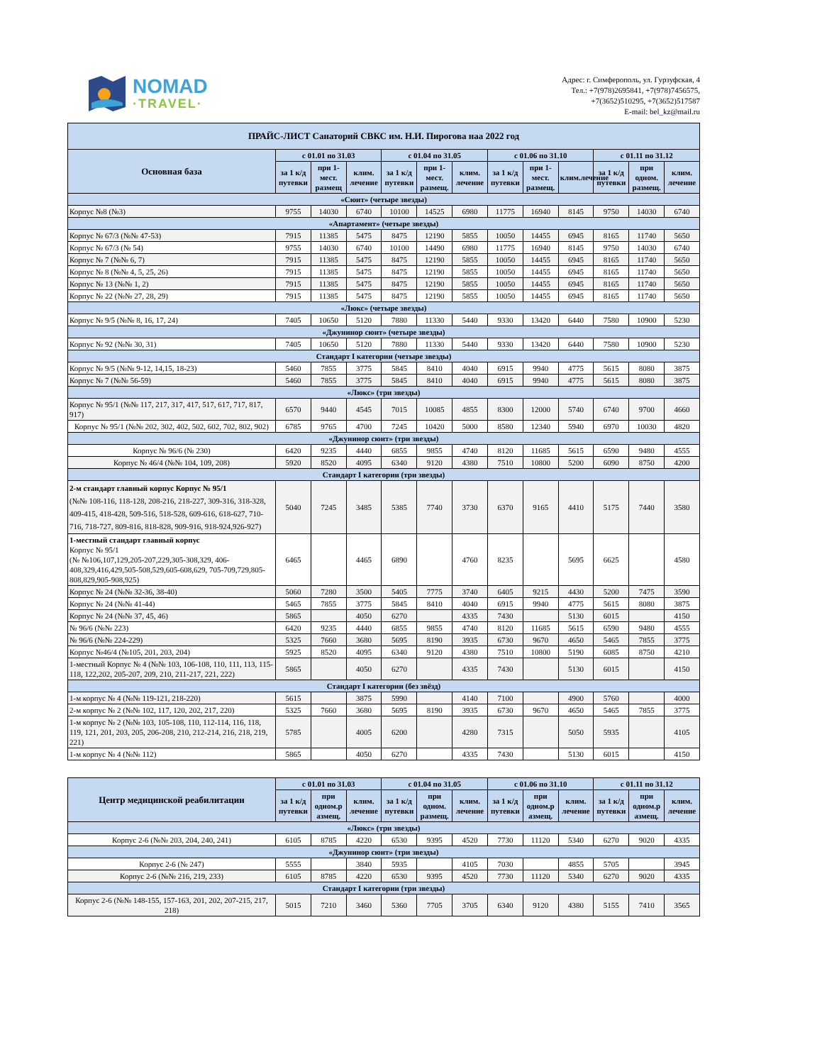NOMAD
·TRAVEL·
Адрес: г. Симферополь, ул. Гурзуфская, 4
Тел.: +7(978)2695841, +7(978)7456575,
+7(3652)510295, +7(3652)517587
E-mail: bel_kz@mail.ru
| ПРАЙС-ЛИСТ Санаторий СВКС им. Н.И. Пирогова наа 2022 год | | | | | | | | | | | | |
| --- | --- | --- | --- | --- | --- | --- | --- | --- | --- | --- | --- | --- |
| Основная база | с 01.01 по 31.03 | | | с 01.04 по 31.05 | | | с 01.06 по 31.10 | | | с 01.11 по 31.12 | | |
| | за 1 к/д путевки | при 1-мест. размещ | клим. лечение | за 1 к/д путевки | при 1-мест. размещ. | клим. лечение | за 1 к/д путевки | при 1-мест. размещ. | клим.лечение | за 1 к/д путевки | при одном. размещ. | клим. лечение |
| «Сюит» (четыре звезды) | | | | | | | | | | | | |
| Корпус №8 (№3) | 9755 | 14030 | 6740 | 10100 | 14525 | 6980 | 11775 | 16940 | 8145 | 9750 | 14030 | 6740 |
| «Апартамент» (четыре звезды) | | | | | | | | | | | | |
| Корпус № 67/3 (№№ 47-53) | 7915 | 11385 | 5475 | 8475 | 12190 | 5855 | 10050 | 14455 | 6945 | 8165 | 11740 | 5650 |
| Корпус № 67/3 (№ 54) | 9755 | 14030 | 6740 | 10100 | 14490 | 6980 | 11775 | 16940 | 8145 | 9750 | 14030 | 6740 |
| Корпус № 7 (№№ 6, 7) | 7915 | 11385 | 5475 | 8475 | 12190 | 5855 | 10050 | 14455 | 6945 | 8165 | 11740 | 5650 |
| Корпус № 8 (№№ 4, 5, 25, 26) | 7915 | 11385 | 5475 | 8475 | 12190 | 5855 | 10050 | 14455 | 6945 | 8165 | 11740 | 5650 |
| Корпус № 13 (№№ 1, 2) | 7915 | 11385 | 5475 | 8475 | 12190 | 5855 | 10050 | 14455 | 6945 | 8165 | 11740 | 5650 |
| Корпус № 22 (№№ 27, 28, 29) | 7915 | 11385 | 5475 | 8475 | 12190 | 5855 | 10050 | 14455 | 6945 | 8165 | 11740 | 5650 |
| «Люкс» (четыре звезды) | | | | | | | | | | | | |
| Корпус № 9/5 (№№ 8, 16, 17, 24) | 7405 | 10650 | 5120 | 7880 | 11330 | 5440 | 9330 | 13420 | 6440 | 7580 | 10900 | 5230 |
| «Джунинор сюит» (четыре звезды) | | | | | | | | | | | | |
| Корпус № 92 (№№ 30, 31) | 7405 | 10650 | 5120 | 7880 | 11330 | 5440 | 9330 | 13420 | 6440 | 7580 | 10900 | 5230 |
| Стандарт I категории (четыре звезды) | | | | | | | | | | | | |
| Корпус № 9/5 (№№ 9-12, 14,15, 18-23) | 5460 | 7855 | 3775 | 5845 | 8410 | 4040 | 6915 | 9940 | 4775 | 5615 | 8080 | 3875 |
| Корпус № 7 (№№ 56-59) | 5460 | 7855 | 3775 | 5845 | 8410 | 4040 | 6915 | 9940 | 4775 | 5615 | 8080 | 3875 |
| «Люкс» (три звезды) | | | | | | | | | | | | |
| Корпус № 95/1 (№№ 117, 217, 317, 417, 517, 617, 717, 817, 917) | 6570 | 9440 | 4545 | 7015 | 10085 | 4855 | 8300 | 12000 | 5740 | 6740 | 9700 | 4660 |
| Корпус № 95/1 (№№ 202, 302, 402, 502, 602, 702, 802, 902) | 6785 | 9765 | 4700 | 7245 | 10420 | 5000 | 8580 | 12340 | 5940 | 6970 | 10030 | 4820 |
| «Джунинор сюит» (три звезды) | | | | | | | | | | | | |
| Корпус № 96/6 (№ 230) | 6420 | 9235 | 4440 | 6855 | 9855 | 4740 | 8120 | 11685 | 5615 | 6590 | 9480 | 4555 |
| Корпус № 46/4 (№№ 104, 109, 208) | 5920 | 8520 | 4095 | 6340 | 9120 | 4380 | 7510 | 10800 | 5200 | 6090 | 8750 | 4200 |
| Стандарт I категории (три звезды) | | | | | | | | | | | | |
| 2-м стандарт главный корпус Корпус № 95/1 (№№ 108-116, 118-128, 208-216, 218-227, 309-316, 318-328, 409-415, 418-428, 509-516, 518-528, 609-616, 618-627, 710-716, 718-727, 809-816, 818-828, 909-916, 918-924,926-927) | 5040 | 7245 | 3485 | 5385 | 7740 | 3730 | 6370 | 9165 | 4410 | 5175 | 7440 | 3580 |
| 1-местный стандарт главный корпус Корпус № 95/1 (№ №106,107,129,205-207,229,305-308,329, 406-408,329,416,429,505-508,529,605-608,629, 705-709,729,805-808,829,905-908,925) | 6465 | | 4465 | 6890 | | 4760 | 8235 | | 5695 | 6625 | | 4580 |
| Корпус № 24 (№№ 32-36, 38-40) | 5060 | 7280 | 3500 | 5405 | 7775 | 3740 | 6405 | 9215 | 4430 | 5200 | 7475 | 3590 |
| Корпус № 24 (№№ 41-44) | 5465 | 7855 | 3775 | 5845 | 8410 | 4040 | 6915 | 9940 | 4775 | 5615 | 8080 | 3875 |
| Корпус № 24 (№№ 37, 45, 46) | 5865 | | 4050 | 6270 | | 4335 | 7430 | | 5130 | 6015 | | 4150 |
| № 96/6 (№№ 223) | 6420 | 9235 | 4440 | 6855 | 9855 | 4740 | 8120 | 11685 | 5615 | 6590 | 9480 | 4555 |
| № 96/6 (№№ 224-229) | 5325 | 7660 | 3680 | 5695 | 8190 | 3935 | 6730 | 9670 | 4650 | 5465 | 7855 | 3775 |
| Корпус №46/4 (№105, 201, 203, 204) | 5925 | 8520 | 4095 | 6340 | 9120 | 4380 | 7510 | 10800 | 5190 | 6085 | 8750 | 4210 |
| 1-местный Корпус № 4 (№№ 103, 106-108, 110, 111, 113, 115-118, 122,202, 205-207, 209, 210, 211-217, 221, 222) | 5865 | | 4050 | 6270 | | 4335 | 7430 | | 5130 | 6015 | | 4150 |
| Стандарт I категории (без звёзд) | | | | | | | | | | | | |
| 1-м корпус № 4 (№№ 119-121, 218-220) | 5615 | | 3875 | 5990 | | 4140 | 7100 | | 4900 | 5760 | | 4000 |
| 2-м корпус № 2 (№№ 102, 117, 120, 202, 217, 220) | 5325 | 7660 | 3680 | 5695 | 8190 | 3935 | 6730 | 9670 | 4650 | 5465 | 7855 | 3775 |
| 1-м корпус № 2 (№№ 103, 105-108, 110, 112-114, 116, 118, 119, 121, 201, 203, 205, 206-208, 210, 212-214, 216, 218, 219, 221) | 5785 | | 4005 | 6200 | | 4280 | 7315 | | 5050 | 5935 | | 4105 |
| 1-м корпус № 4 (№№ 112) | 5865 | | 4050 | 6270 | | 4335 | 7430 | | 5130 | 6015 | | 4150 |
| Центр медицинской реабилитации | с 01.01 по 31.03 | | | с 01.04 по 31.05 | | | с 01.06 по 31.10 | | | с 01.11 по 31.12 | | |
| --- | --- | --- | --- | --- | --- | --- | --- | --- | --- | --- | --- | --- |
| | за 1 к/д путевки | при одном.р азмещ. | клим. лечение | за 1 к/д путевки | при одном. размещ. | клим. лечение | за 1 к/д путевки | при одном.р азмещ. | клим. лечение | за 1 к/д путевки | при одном.р азмещ. | клим. лечение |
| «Люкс» (три звезды) | | | | | | | | | | | | |
| Корпус 2-6 (№№ 203, 204, 240, 241) | 6105 | 8785 | 4220 | 6530 | 9395 | 4520 | 7730 | 11120 | 5340 | 6270 | 9020 | 4335 |
| «Джунинор сюит» (три звезды) | | | | | | | | | | | | |
| Корпус 2-6 (№ 247) | 5555 | | 3840 | 5935 | | 4105 | 7030 | | 4855 | 5705 | | 3945 |
| Корпус 2-6 (№№ 216, 219, 233) | 6105 | 8785 | 4220 | 6530 | 9395 | 4520 | 7730 | 11120 | 5340 | 6270 | 9020 | 4335 |
| Стандарт I категории (три звезды) | | | | | | | | | | | | |
| Корпус 2-6 (№№ 148-155, 157-163, 201, 202, 207-215, 217, 218) | 5015 | 7210 | 3460 | 5360 | 7705 | 3705 | 6340 | 9120 | 4380 | 5155 | 7410 | 3565 |